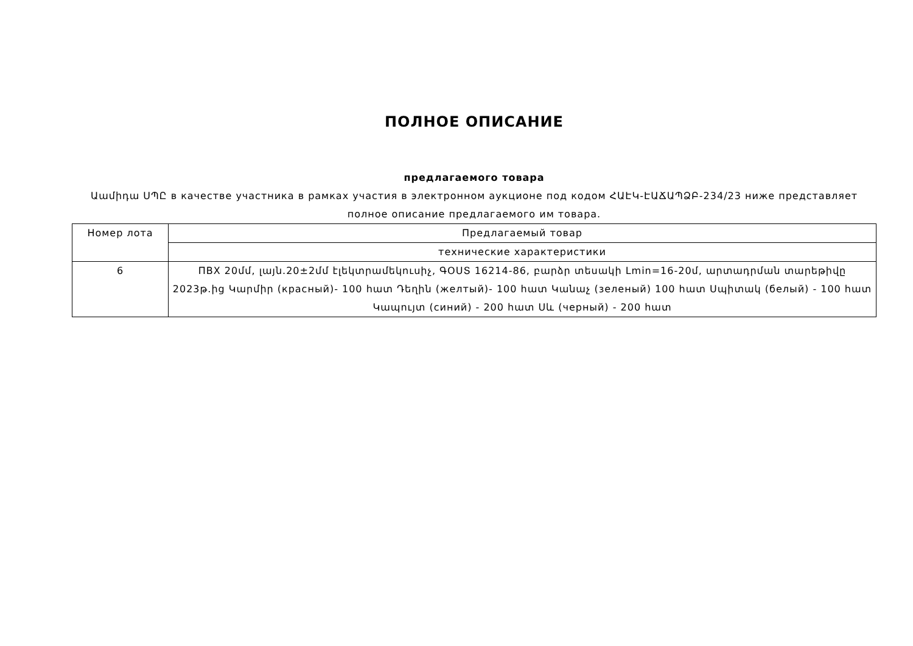ПОЛНОЕ ОПИСАНИЕ
предлагаемого товара
Աամիդա ՍՊԸ в качестве участника в рамках участия в электронном аукционе под кодом ՀԱԷԿ-ԷԱՃԱՊՁԲ-234/23 ниже представляет полное описание предлагаемого им товара.
| Номер лота | Предлагаемый товар |
| | технические характеристики |
| 6 | ПВХ 20մմ, լայն.20±2մմ էլեկտրամեկուսիչ, ԳՕՍՏ 16214-86, բարձր տեսակի Lmin=16-20մ, արտադրման տարեթիվը 2023թ.ից Կարմիր (красный)- 100 հատ Դեղին (желтый)- 100 հատ Կանաչ (зеленый) 100 հատ Սպիտակ (белый) - 100 հատ Կապույտ (синий) - 200 հատ Սև (черный) - 200 հատ |